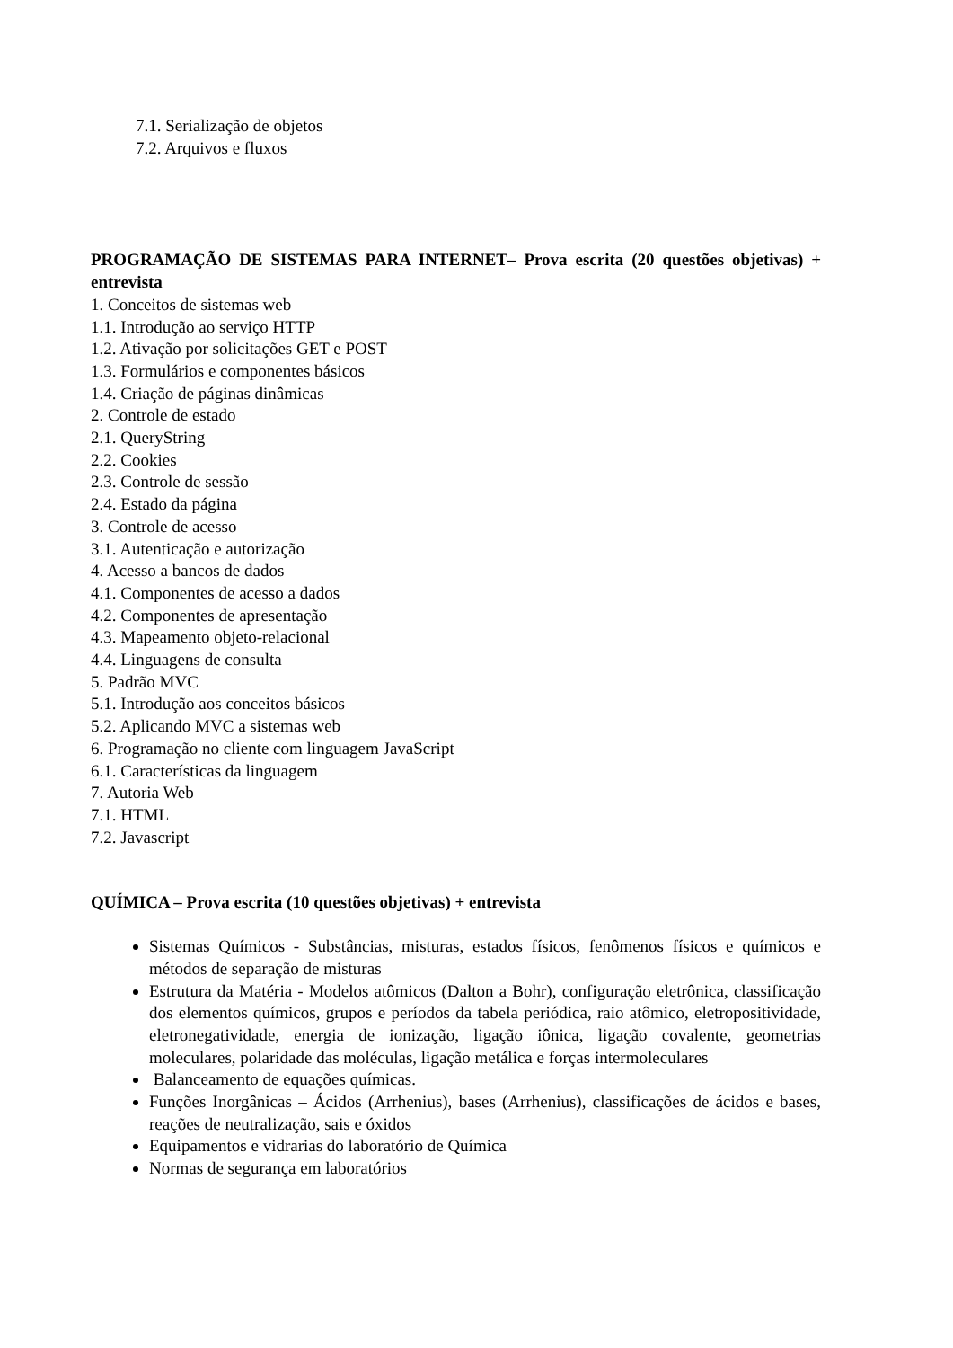7.1. Serialização de objetos
7.2. Arquivos e fluxos
PROGRAMAÇÃO DE SISTEMAS PARA INTERNET– Prova escrita (20 questões objetivas) + entrevista
1. Conceitos de sistemas web
1.1. Introdução ao serviço HTTP
1.2. Ativação por solicitações GET e POST
1.3. Formulários e componentes básicos
1.4. Criação de páginas dinâmicas
2. Controle de estado
2.1. QueryString
2.2. Cookies
2.3. Controle de sessão
2.4. Estado da página
3. Controle de acesso
3.1. Autenticação e autorização
4. Acesso a bancos de dados
4.1. Componentes de acesso a dados
4.2. Componentes de apresentação
4.3. Mapeamento objeto-relacional
4.4. Linguagens de consulta
5. Padrão MVC
5.1. Introdução aos conceitos básicos
5.2. Aplicando MVC a sistemas web
6. Programação no cliente com linguagem JavaScript
6.1. Características da linguagem
7. Autoria Web
7.1. HTML
7.2. Javascript
QUÍMICA – Prova escrita (10 questões objetivas) + entrevista
Sistemas Químicos - Substâncias, misturas, estados físicos, fenômenos físicos e químicos e métodos de separação de misturas
Estrutura da Matéria - Modelos atômicos (Dalton a Bohr), configuração eletrônica, classificação dos elementos químicos, grupos e períodos da tabela periódica, raio atômico, eletropositividade, eletronegatividade, energia de ionização, ligação iônica, ligação covalente, geometrias moleculares, polaridade das moléculas, ligação metálica e forças intermoleculares
Balanceamento de equações químicas.
Funções Inorgânicas – Ácidos (Arrhenius), bases (Arrhenius), classificações de ácidos e bases, reações de neutralização, sais e óxidos
Equipamentos e vidrarias do laboratório de Química
Normas de segurança em laboratórios